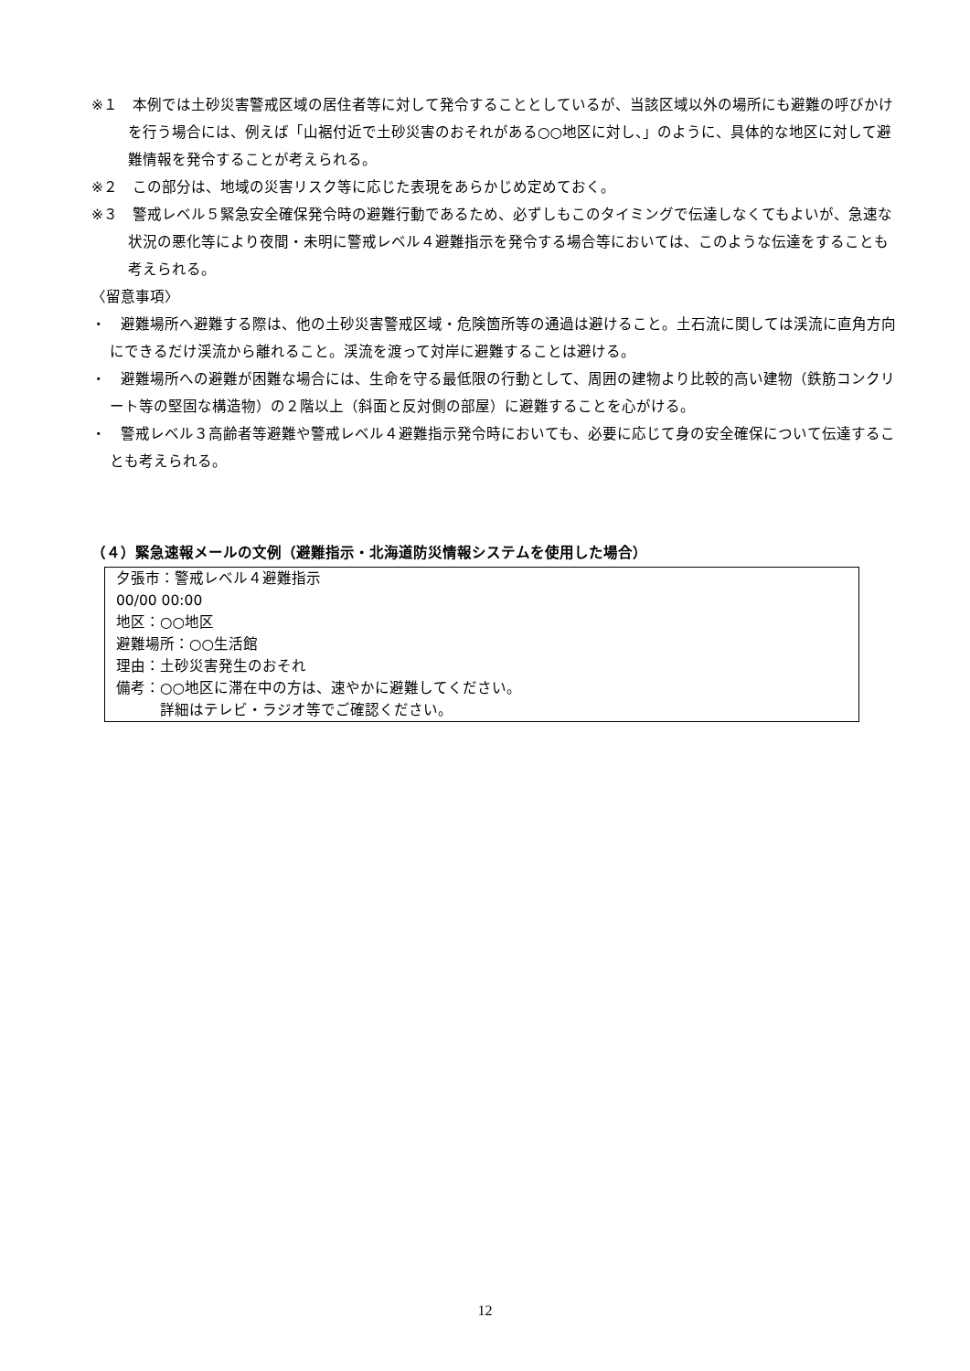※１　本例では土砂災害警戒区域の居住者等に対して発令することとしているが、当該区域以外の場所にも避難の呼びかけを行う場合には、例えば「山裾付近で土砂災害のおそれがある○○地区に対し、」のように、具体的な地区に対して避難情報を発令することが考えられる。
※２　この部分は、地域の災害リスク等に応じた表現をあらかじめ定めておく。
※３　警戒レベル５緊急安全確保発令時の避難行動であるため、必ずしもこのタイミングで伝達しなくてもよいが、急速な状況の悪化等により夜間・未明に警戒レベル４避難指示を発令する場合等においては、このような伝達をすることも考えられる。
〈留意事項〉
・　避難場所へ避難する際は、他の土砂災害警戒区域・危険箇所等の通過は避けること。土石流に関しては渓流に直角方向にできるだけ渓流から離れること。渓流を渡って対岸に避難することは避ける。
・　避難場所への避難が困難な場合には、生命を守る最低限の行動として、周囲の建物より比較的高い建物（鉄筋コンクリート等の堅固な構造物）の２階以上（斜面と反対側の部屋）に避難することを心がける。
・　警戒レベル３高齢者等避難や警戒レベル４避難指示発令時においても、必要に応じて身の安全確保について伝達することも考えられる。
（４）緊急速報メールの文例（避難指示・北海道防災情報システムを使用した場合）
夕張市：警戒レベル４避難指示
00/00 00:00
地区：○○地区
避難場所：○○生活館
理由：土砂災害発生のおそれ
備考：○○地区に滞在中の方は、速やかに避難してください。
　　　詳細はテレビ・ラジオ等でご確認ください。
12